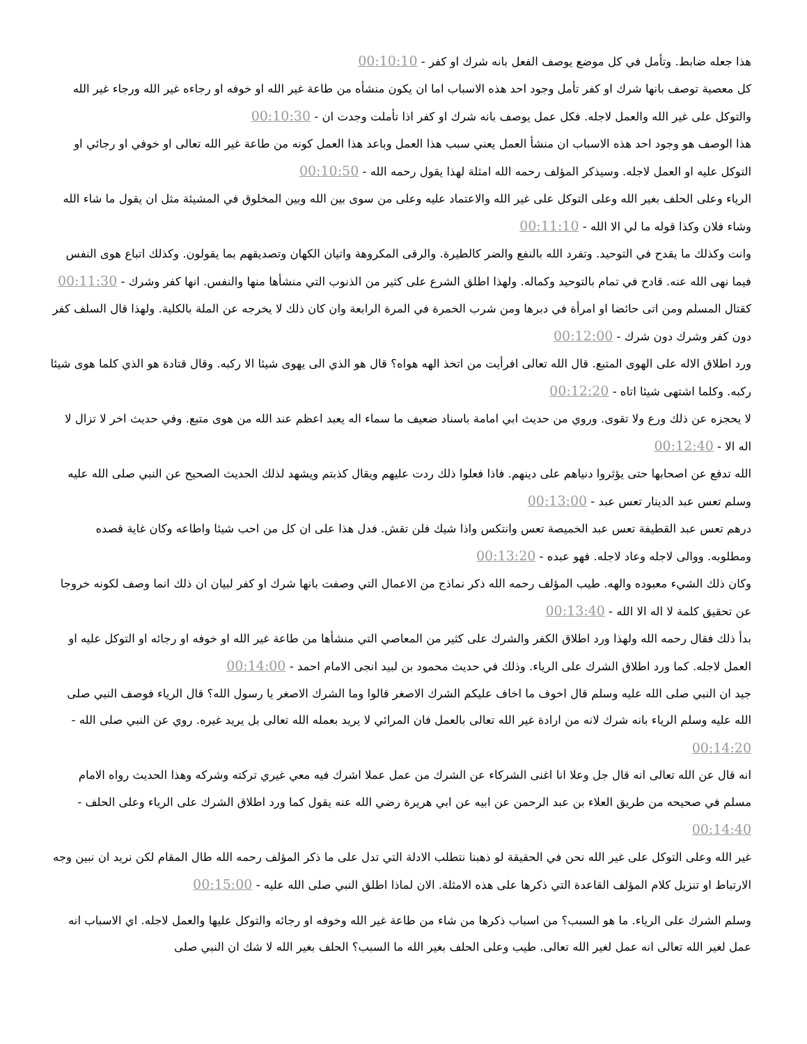هذا جعله ضابط. وتأمل في كل موضع يوصف الفعل بانه شرك او كفر - 00:10:10
كل معصية توصف بانها شرك او كفر تأمل وجود احد هذه الاسباب اما ان يكون منشأه من طاعة غير الله او خوفه او رجاءه غير الله ورجاء غير الله والتوكل على غير الله والعمل لاجله. فكل عمل يوصف بانه شرك او كفر اذا تأملت وجدت ان - 00:10:30
هذا الوصف هو وجود احد هذه الاسباب ان منشأ العمل يعني سبب هذا العمل وباعد هذا العمل كونه من طاعة غير الله تعالى او خوفي او رجائي او التوكل عليه او العمل لاجله. وسيذكر المؤلف رحمه الله امثلة لهذا يقول رحمه الله - 00:10:50
الرياء وعلى الحلف بغير الله وعلى التوكل على غير الله والاعتماد عليه وعلى من سوى بين الله وبين المخلوق في المشيئة مثل ان يقول ما شاء الله وشاء فلان وكذا قوله ما لي الا الله - 00:11:10
وانت وكذلك ما يقدح في التوحيد. وتفرد الله بالنفع والضر كالطيرة. والرقى المكروهة واتيان الكهان وتصديقهم بما يقولون. وكذلك اتباع هوى النفس فيما نهى الله عنه. قادح في تمام بالتوحيد وكماله. ولهذا اطلق الشرع على كثير من الذنوب التي منشأها منها والنفس. انها كفر وشرك - 00:11:30
كقتال المسلم ومن اتى حائضا او امرأة في دبرها ومن شرب الخمرة في المرة الرابعة وان كان ذلك لا يخرجه عن الملة بالكلية. ولهذا قال السلف كفر دون كفر وشرك دون شرك - 00:12:00
ورد اطلاق الاله على الهوى المتبع. قال الله تعالى افرأيت من اتخذ الهه هواه؟ قال هو الذي الى يهوى شيئا الا ركبه. وقال قتادة هو الذي كلما هوى شيئا ركبه. وكلما اشتهى شيئا اتاه - 00:12:20
لا يحجزه عن ذلك ورع ولا تقوى. وروي من حديث ابي امامة باسناد ضعيف ما سماء اله يعبد اعظم عند الله من هوى متبع. وفي حديث اخر لا تزال لا اله الا - 00:12:40
الله تدفع عن اصحابها حتى يؤثروا دنياهم على دينهم. فاذا فعلوا ذلك ردت عليهم ويقال كذبتم ويشهد لذلك الحديث الصحيح عن النبي صلى الله عليه وسلم تعس عبد الدينار تعس عبد - 00:13:00
درهم تعس عبد القطيفة تعس عبد الخميصة تعس وانتكس واذا شيك فلن تقش. فدل هذا على ان كل من احب شيئا واطاعه وكان غاية قصده ومطلوبه. ووالى لاجله وعاد لاجله. فهو عبده - 00:13:20
وكان ذلك الشيء معبوده والهه. طيب المؤلف رحمه الله ذكر نماذج من الاعمال التي وصفت بانها شرك او كفر لبيان ان ذلك انما وصف لكونه خروجا عن تحقيق كلمة لا اله الا الله - 00:13:40
بدأ ذلك فقال رحمه الله ولهذا ورد اطلاق الكفر والشرك على كثير من المعاصي التي منشأها من طاعة غير الله او خوفه او رجائه او التوكل عليه او العمل لاجله. كما ورد اطلاق الشرك على الرياء. وذلك في حديث محمود بن لبيد انجى الامام احمد - 00:14:00
جيد ان النبي صلى الله عليه وسلم قال اخوف ما اخاف عليكم الشرك الاصغر قالوا وما الشرك الاصغر يا رسول الله؟ قال الرياء فوصف النبي صلى الله عليه وسلم الرياء بانه شرك لانه من ارادة غير الله تعالى بالعمل فان المرائي لا يريد بعمله الله تعالى بل يريد غيره. روي عن النبي صلى الله - 00:14:20
انه قال عن الله تعالى انه قال جل وعلا انا اغنى الشركاء عن الشرك من عمل عملا اشرك فيه معي غيري تركته وشركه وهذا الحديث رواه الامام مسلم في صحيحه من طريق العلاء بن عبد الرحمن عن ابيه عن ابي هريرة رضي الله عنه يقول كما ورد اطلاق الشرك على الرياء وعلى الحلف - 00:14:40
غير الله وعلى التوكل على غير الله نحن في الحقيقة لو ذهبنا نتطلب الادلة التي تدل على ما ذكر المؤلف رحمه الله طال المقام لكن نريد ان نبين وجه الارتباط او تنزيل كلام المؤلف القاعدة التي ذكرها على هذه الامثلة. الان لماذا اطلق النبي صلى الله عليه - 00:15:00
وسلم الشرك على الرياء. ما هو السبب؟ من اسباب ذكرها من شاء من طاعة غير الله وخوفه او رجائه والتوكل عليها والعمل لاجله. اي الاسباب انه عمل لغير الله تعالى انه عمل لغير الله تعالى. طيب وعلى الحلف بغير الله ما السبب؟ الحلف بغير الله لا شك ان النبي صلى